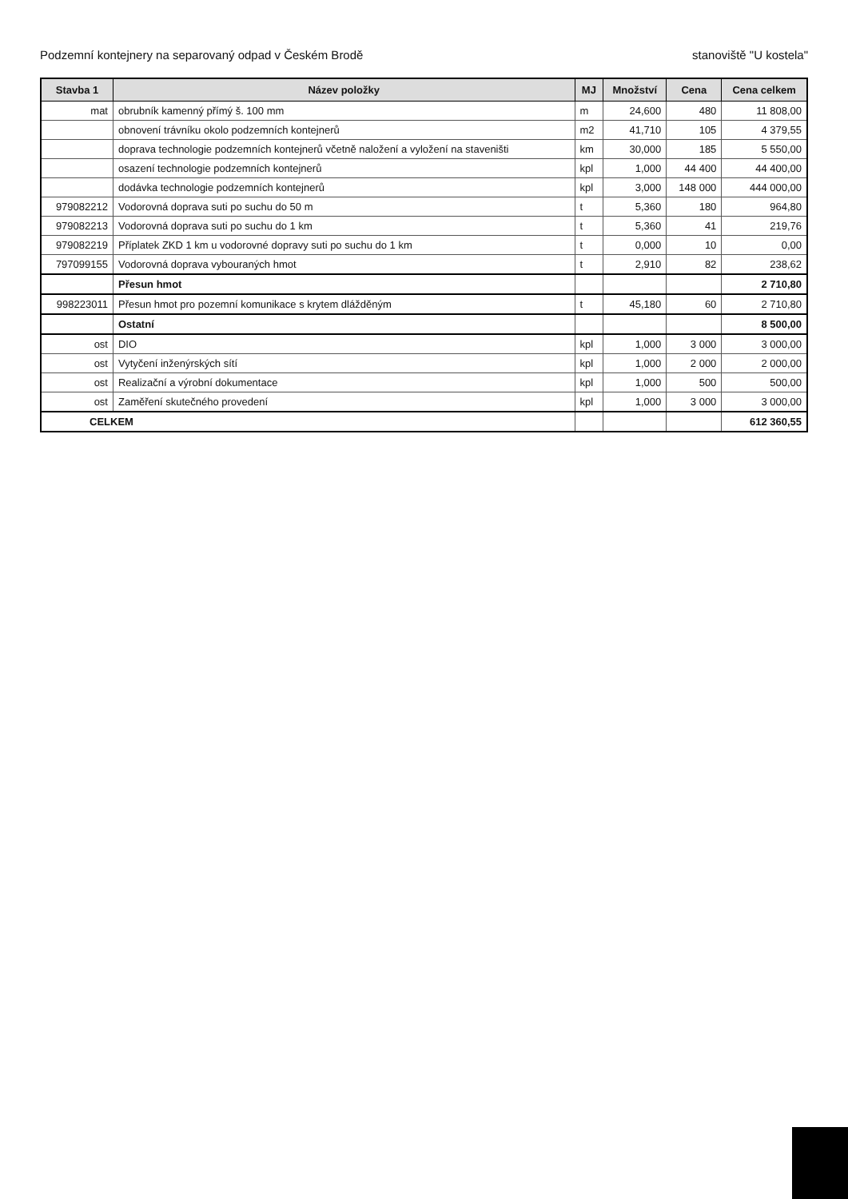Podzemní kontejnery na separovaný odpad v Českém Brodě stanoviště "U kostela"
| Stavba 1 | Název položky | MJ | Množství | Cena | Cena celkem |
| --- | --- | --- | --- | --- | --- |
| mat | obrubník kamenný přímý š. 100 mm | m | 24,600 | 480 | 11 808,00 |
| | obnovení trávníku okolo podzemních kontejnerů | m2 | 41,710 | 105 | 4 379,55 |
| | doprava technologie podzemních kontejnerů včetně naložení a vyložení na staveništi | km | 30,000 | 185 | 5 550,00 |
| | osazení technologie podzemních kontejnerů | kpl | 1,000 | 44 400 | 44 400,00 |
| | dodávka technologie podzemních kontejnerů | kpl | 3,000 | 148 000 | 444 000,00 |
| 979082212 | Vodorovná doprava suti po suchu do 50 m | t | 5,360 | 180 | 964,80 |
| 979082213 | Vodorovná doprava suti po suchu do 1 km | t | 5,360 | 41 | 219,76 |
| 979082219 | Příplatek ZKD 1 km u vodorovné dopravy suti po suchu do 1 km | t | 0,000 | 10 | 0,00 |
| 797099155 | Vodorovná doprava vybouraných hmot | t | 2,910 | 82 | 238,62 |
| | Přesun hmot | | | | 2 710,80 |
| 998223011 | Přesun hmot pro pozemní komunikace s krytem dlážděným | t | 45,180 | 60 | 2 710,80 |
| | Ostatní | | | | 8 500,00 |
| ost | DIO | kpl | 1,000 | 3 000 | 3 000,00 |
| ost | Vytyčení inženýrských sítí | kpl | 1,000 | 2 000 | 2 000,00 |
| ost | Realizační a výrobní dokumentace | kpl | 1,000 | 500 | 500,00 |
| ost | Zaměření skutečného provedení | kpl | 1,000 | 3 000 | 3 000,00 |
| CELKEM | | | | | 612 360,55 |